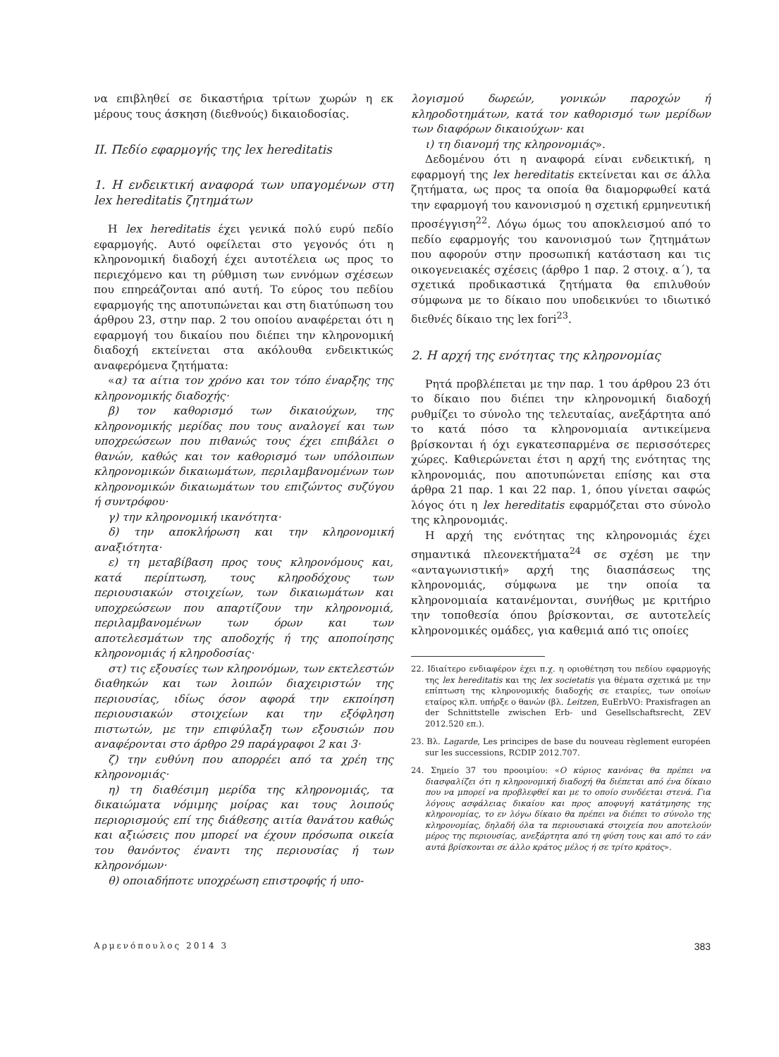να επιβληθεί σε δικαστήρια τρίτων χωρών η εκ μέρους τους άσκηση (διεθνούς) δικαιοδοσίας.
ΙΙ. Πεδίο εφαρμογής της lex hereditatis
1. Η ενδεικτική αναφορά των υπαγομένων στη lex hereditatis ζητημάτων
Η lex hereditatis έχει γενικά πολύ ευρύ πεδίο εφαρμογής. Αυτό οφείλεται στο γεγονός ότι η κληρονομική διαδοχή έχει αυτοτέλεια ως προς το περιεχόμενο και τη ρύθμιση των εννόμων σχέσεων που επηρεάζονται από αυτή. Το εύρος του πεδίου εφαρμογής της αποτυπώνεται και στη διατύπωση του άρθρου 23, στην παρ. 2 του οποίου αναφέρεται ότι η εφαρμογή του δικαίου που διέπει την κληρονομική διαδοχή εκτείνεται στα ακόλουθα ενδεικτικώς αναφερόμενα ζητήματα:
«α) τα αίτια τον χρόνο και τον τόπο έναρξης της κληρονομικής διαδοχής·
β) τον καθορισμό των δικαιούχων, της κληρονομικής μερίδας που τους αναλογεί και των υποχρεώσεων που πιθανώς τους έχει επιβάλει ο θανών, καθώς και τον καθορισμό των υπόλοιπων κληρονομικών δικαιωμάτων, περιλαμβανομένων των κληρονομικών δικαιωμάτων του επιζώντος συζύγου ή συντρόφου·
γ) την κληρονομική ικανότητα·
δ) την αποκλήρωση και την κληρονομική αναξιότητα·
ε) τη μεταβίβαση προς τους κληρονόμους και, κατά περίπτωση, τους κληροδόχους των περιουσιακών στοιχείων, των δικαιωμάτων και υποχρεώσεων που απαρτίζουν την κληρονομιά, περιλαμβανομένων των όρων και των αποτελεσμάτων της αποδοχής ή της αποποίησης κληρονομιάς ή κληροδοσίας·
στ) τις εξουσίες των κληρονόμων, των εκτελεστών διαθηκών και των λοιπών διαχειριστών της περιουσίας, ιδίως όσον αφορά την εκποίηση περιουσιακών στοιχείων και την εξόφληση πιστωτών, με την επιφύλαξη των εξουσιών που αναφέρονται στο άρθρο 29 παράγραφοι 2 και 3·
ζ) την ευθύνη που απορρέει από τα χρέη της κληρονομιάς·
η) τη διαθέσιμη μερίδα της κληρονομιάς, τα δικαιώματα νόμιμης μοίρας και τους λοιπούς περιορισμούς επί της διάθεσης αιτία θανάτου καθώς και αξιώσεις που μπορεί να έχουν πρόσωπα οικεία του θανόντος έναντι της περιουσίας ή των κληρονόμων·
θ) οποιαδήποτε υποχρέωση επιστροφής ή υπο-
λογισμού δωρεών, γονικών παροχών ή κληροδοτημάτων, κατά τον καθορισμό των μερίδων των διαφόρων δικαιούχων· και
ι) τη διανομή της κληρονομιάς».
Δεδομένου ότι η αναφορά είναι ενδεικτική, η εφαρμογή της lex hereditatis εκτείνεται και σε άλλα ζητήματα, ως προς τα οποία θα διαμορφωθεί κατά την εφαρμογή του κανονισμού η σχετική ερμηνευτική προσέγγιση<sup>22</sup>. Λόγω όμως του αποκλεισμού από το πεδίο εφαρμογής του κανονισμού των ζητημάτων που αφορούν στην προσωπική κατάσταση και τις οικογενειακές σχέσεις (άρθρο 1 παρ. 2 στοιχ. α΄), τα σχετικά προδικαστικά ζητήματα θα επιλυθούν σύμφωνα με το δίκαιο που υποδεικνύει το ιδιωτικό διεθνές δίκαιο της lex fori<sup>23</sup>.
2. Η αρχή της ενότητας της κληρονομίας
Ρητά προβλέπεται με την παρ. 1 του άρθρου 23 ότι το δίκαιο που διέπει την κληρονομική διαδοχή ρυθμίζει το σύνολο της τελευταίας, ανεξάρτητα από το κατά πόσο τα κληρονομιαία αντικείμενα βρίσκονται ή όχι εγκατεσπαρμένα σε περισσότερες χώρες. Καθιερώνεται έτσι η αρχή της ενότητας της κληρονομιάς, που αποτυπώνεται επίσης και στα άρθρα 21 παρ. 1 και 22 παρ. 1, όπου γίνεται σαφώς λόγος ότι η lex hereditatis εφαρμόζεται στο σύνολο της κληρονομιάς.
Η αρχή της ενότητας της κληρονομιάς έχει σημαντικά πλεονεκτήματα<sup>24</sup> σε σχέση με την «ανταγωνιστική» αρχή της διασπάσεως της κληρονομιάς, σύμφωνα με την οποία τα κληρονομιαία κατανέμονται, συνήθως με κριτήριο την τοποθεσία όπου βρίσκονται, σε αυτοτελείς κληρονομικές ομάδες, για καθεμιά από τις οποίες
22. Ιδιαίτερο ενδιαφέρον έχει π.χ. η οριοθέτηση του πεδίου εφαρμογής της lex hereditatis και της lex societatis για θέματα σχετικά με την επίπτωση της κληρονομικής διαδοχής σε εταιρίες, των οποίων εταίρος κλπ. υπήρξε ο θανών (βλ. Leitzen, EuErbVO: Praxisfragen an der Schnittstelle zwischen Erb- und Gesellschaftsrecht, ZEV 2012.520 επ.).
23. Βλ. Lagarde, Les principes de base du nouveau règlement européen sur les successions, RCDIP 2012.707.
24. Σημείο 37 του προοιμίου: «Ο κύριος κανόνας θα πρέπει να διασφαλίζει ότι η κληρονομική διαδοχή θα διέπεται από ένα δίκαιο που να μπορεί να προβλεφθεί και με το οποίο συνδέεται στενά. Για λόγους ασφάλειας δικαίου και προς αποφυγή κατάτμησης της κληρονομίας, το εν λόγω δίκαιο θα πρέπει να διέπει το σύνολο της κληρονομίας, δηλαδή όλα τα περιουσιακά στοιχεία που αποτελούν μέρος της περιουσίας, ανεξάρτητα από τη φύση τους και από το εάν αυτά βρίσκονται σε άλλο κράτος μέλος ή σε τρίτο κράτος».
Αρμενόπουλος 2014 3 383